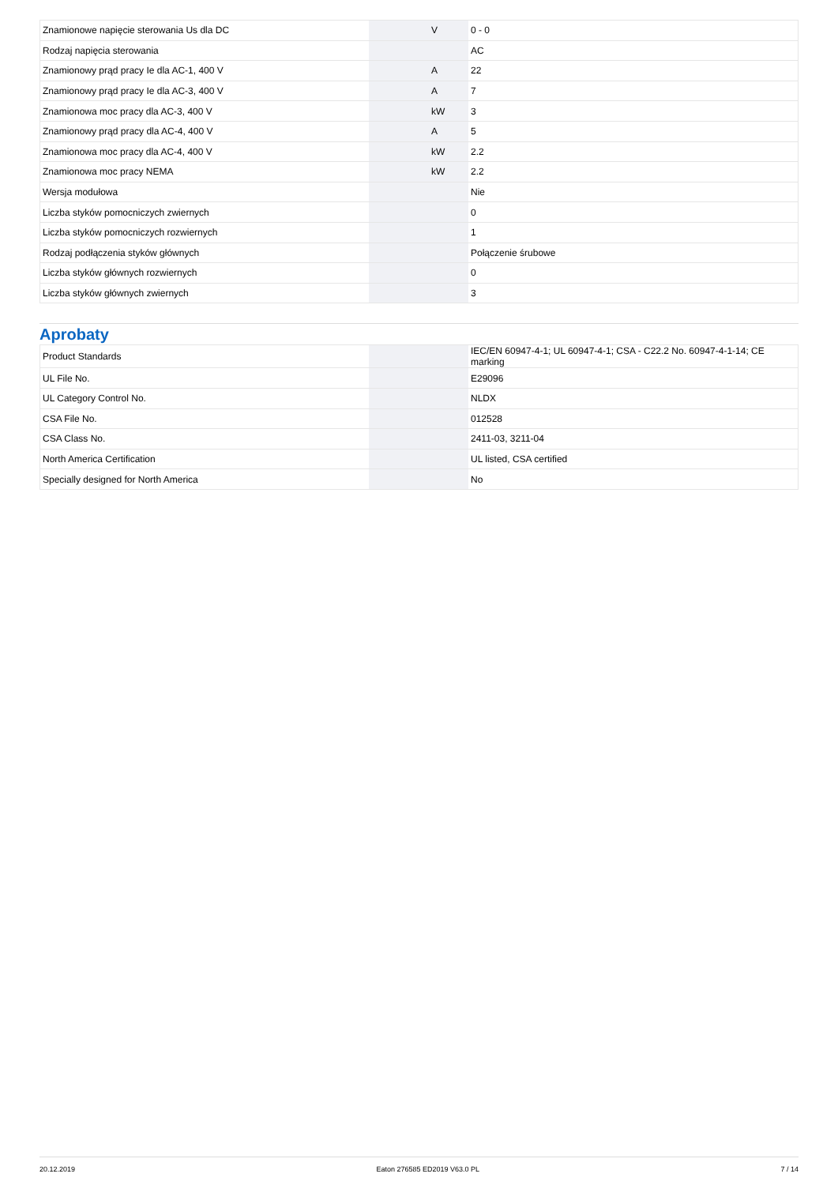| Znamionowe napięcie sterowania Us dla DC | | V | 0 - 0 |
| Rodzaj napięcia sterowania | | | AC |
| Znamionowy prąd pracy Ie dla AC-1, 400 V | | A | 22 |
| Znamionowy prąd pracy Ie dla AC-3, 400 V | | A | 7 |
| Znamionowa moc pracy dla AC-3, 400 V | | kW | 3 |
| Znamionowy prąd pracy dla AC-4, 400 V | | A | 5 |
| Znamionowa moc pracy dla AC-4, 400 V | | kW | 2.2 |
| Znamionowa moc pracy NEMA | | kW | 2.2 |
| Wersja modułowa | | | Nie |
| Liczba styków pomocniczych zwiernych | | | 0 |
| Liczba styków pomocniczych rozwiernych | | | 1 |
| Rodzaj podłączenia styków głównych | | | Połączenie śrubowe |
| Liczba styków głównych rozwiernych | | | 0 |
| Liczba styków głównych zwiernych | | | 3 |
Aprobaty
| Product Standards | | | IEC/EN 60947-4-1; UL 60947-4-1; CSA - C22.2 No. 60947-4-1-14; CE marking |
| UL File No. | | | E29096 |
| UL Category Control No. | | | NLDX |
| CSA File No. | | | 012528 |
| CSA Class No. | | | 2411-03, 3211-04 |
| North America Certification | | | UL listed, CSA certified |
| Specially designed for North America | | | No |
20.12.2019 Eaton 276585 ED2019 V63.0 PL 7 / 14